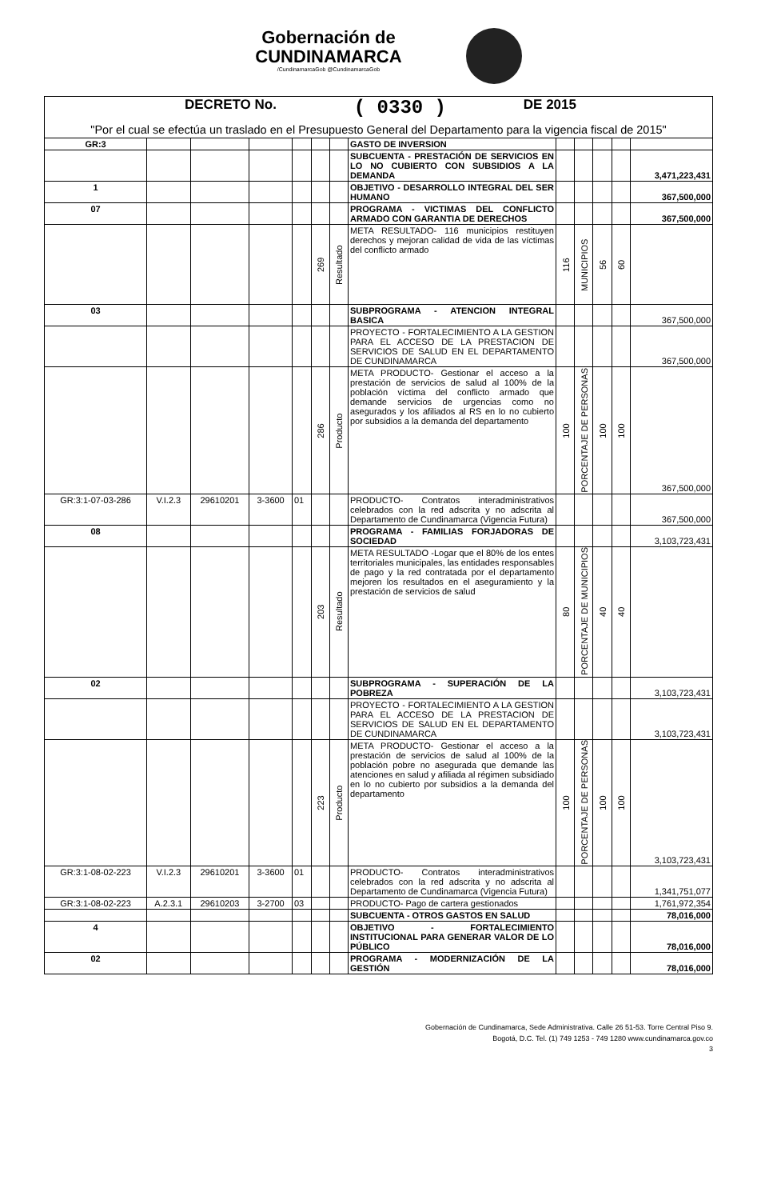Gobernación de
CUNDINAMARCA /CundinamarcaGob @CundinamarcaGob
DECRETO No. ( 0330 ) DE 2015
"Por el cual se efectúa un traslado en el Presupuesto General del Departamento para la vigencia fiscal de 2015"
| GR:3 | | | | | | | GASTO DE INVERSION | | | | | |
| | | | | | | | SUBCUENTA - PRESTACIÓN DE SERVICIOS EN LO NO CUBIERTO CON SUBSIDIOS A LA DEMANDA | | | | | 3,471,223,431 |
| 1 | | | | | | | OBJETIVO - DESARROLLO INTEGRAL DEL SER HUMANO | | | | | 367,500,000 |
| 07 | | | | | | | PROGRAMA - VICTIMAS DEL CONFLICTO ARMADO CON GARANTIA DE DERECHOS | | | | | 367,500,000 |
| | | | | | 269 | Resultado | META RESULTADO- 116 municipios restituyen derechos y mejoran calidad de vida de las víctimas del conflicto armado | 116 | MUNICIPIOS | 56 | 60 | |
| 03 | | | | | | | SUBPROGRAMA - ATENCION INTEGRAL BASICA | | | | | 367,500,000 |
| | | | | | | | PROYECTO - FORTALECIMIENTO A LA GESTION PARA EL ACCESO DE LA PRESTACION DE SERVICIOS DE SALUD EN EL DEPARTAMENTO DE CUNDINAMARCA | | | | | 367,500,000 |
| | | | | | 286 | Producto | META PRODUCTO- Gestionar el acceso a la prestación de servicios de salud al 100% de la población víctima del conflicto armado que demande servicios de urgencias como no asegurados y los afiliados al RS en lo no cubierto por subsidios a la demanda del departamento | 100 | PORCENTAJE DE PERSONAS | 100 | 100 | 367,500,000 |
| GR:3:1-07-03-286 | V.I.2.3 | 29610201 | 3-3600 | 01 | | | PRODUCTO- Contratos interadministrativos celebrados con la red adscrita y no adscrita al Departamento de Cundinamarca (Vigencia Futura) | | | | | 367,500,000 |
| 08 | | | | | | | PROGRAMA - FAMILIAS FORJADORAS DE SOCIEDAD | | | | | 3,103,723,431 |
| | | | | | 203 | Resultado | META RESULTADO -Logar que el 80% de los entes territoriales municipales, las entidades responsables de pago y la red contratada por el departamento mejoren los resultados en el aseguramiento y la prestación de servicios de salud | 80 | PORCENTAJE DE MUNICIPIOS | 40 | 40 | |
| 02 | | | | | | | SUBPROGRAMA - SUPERACIÓN DE LA POBREZA | | | | | 3,103,723,431 |
| | | | | | | | PROYECTO - FORTALECIMIENTO A LA GESTION PARA EL ACCESO DE LA PRESTACION DE SERVICIOS DE SALUD EN EL DEPARTAMENTO DE CUNDINAMARCA | | | | | 3,103,723,431 |
| | | | | | 223 | Producto | META PRODUCTO- Gestionar el acceso a la prestación de servicios de salud al 100% de la población pobre no asegurada que demande las atenciones en salud y afiliada al régimen subsidiado en lo no cubierto por subsidios a la demanda del departamento | 100 | PORCENTAJE DE PERSONAS | 100 | 100 | 3,103,723,431 |
| GR:3:1-08-02-223 | V.I.2.3 | 29610201 | 3-3600 | 01 | | | PRODUCTO- Contratos interadministrativos celebrados con la red adscrita y no adscrita al Departamento de Cundinamarca (Vigencia Futura) | | | | | 1,341,751,077 |
| GR:3:1-08-02-223 | A.2.3.1 | 29610203 | 3-2700 | 03 | | | PRODUCTO- Pago de cartera gestionados | | | | | 1,761,972,354 |
| | | | | | | | SUBCUENTA - OTROS GASTOS EN SALUD | | | | | 78,016,000 |
| 4 | | | | | | | OBJETIVO - FORTALECIMIENTO INSTITUCIONAL PARA GENERAR VALOR DE LO PÚBLICO | | | | | 78,016,000 |
| 02 | | | | | | | PROGRAMA - MODERNIZACIÓN DE LA GESTIÓN | | | | | 78,016,000 |
Gobernación de Cundinamarca, Sede Administrativa. Calle 26 51-53. Torre Central Piso 9.
Bogotá, D.C. Tel. (1) 749 1253 - 749 1280 www.cundinamarca.gov.co
3